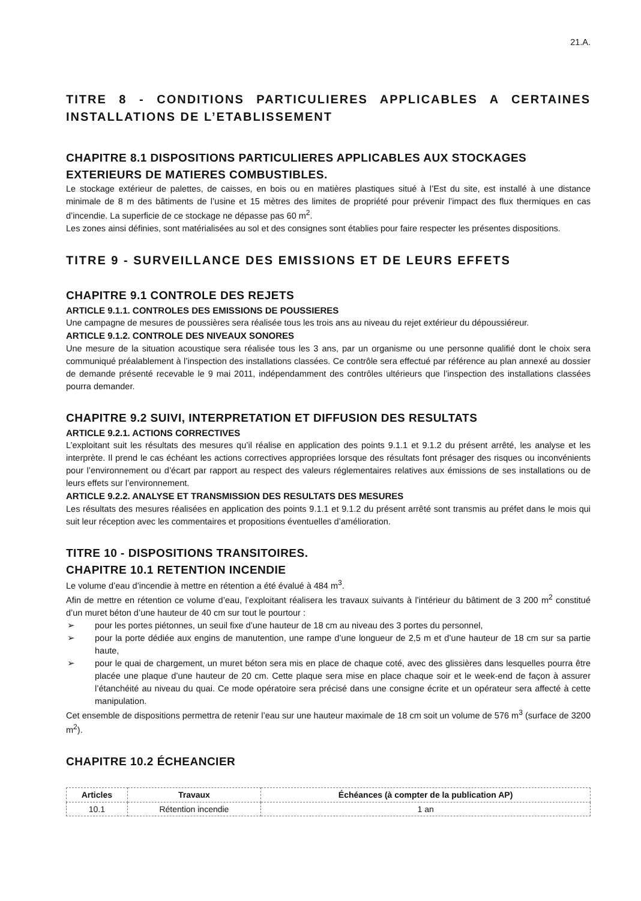21.A.
TITRE 8 - CONDITIONS PARTICULIERES APPLICABLES A CERTAINES INSTALLATIONS DE L’ETABLISSEMENT
CHAPITRE 8.1 DISPOSITIONS PARTICULIERES APPLICABLES AUX STOCKAGES EXTERIEURS DE MATIERES COMBUSTIBLES.
Le stockage extérieur de palettes, de caisses, en bois ou en matières plastiques situé à l’Est du site, est installé à une distance minimale de 8 m des bâtiments de l’usine et 15 mètres des limites de propriété pour prévenir l’impact des flux thermiques en cas d’incendie. La superficie de ce stockage ne dépasse pas 60 m<sup>2</sup>.
Les zones ainsi définies, sont matérialisées au sol et des consignes sont établies pour faire respecter les présentes dispositions.
TITRE 9 - SURVEILLANCE DES EMISSIONS ET DE LEURS EFFETS
CHAPITRE 9.1 CONTROLE DES REJETS
ARTICLE 9.1.1. CONTROLES DES EMISSIONS DE POUSSIERES
Une campagne de mesures de poussières sera réalisée tous les trois ans au niveau du rejet extérieur du dépoussiéreur.
ARTICLE 9.1.2. CONTROLE DES NIVEAUX SONORES
Une mesure de la situation acoustique sera réalisée tous les 3 ans, par un organisme ou une personne qualifié dont le choix sera communiqué préalablement à l’inspection des installations classées. Ce contrôle sera effectué par référence au plan annexé au dossier de demande présenté recevable le 9 mai 2011, indépendamment des contrôles ultérieurs que l’inspection des installations classées pourra demander.
CHAPITRE 9.2 SUIVI, INTERPRETATION ET DIFFUSION DES RESULTATS
ARTICLE 9.2.1. ACTIONS CORRECTIVES
L’exploitant suit les résultats des mesures qu’il réalise en application des points 9.1.1 et 9.1.2 du présent arrêté, les analyse et les interprète. Il prend le cas échéant les actions correctives appropriées lorsque des résultats font présager des risques ou inconvénients pour l’environnement ou d’écart par rapport au respect des valeurs réglementaires relatives aux émissions de ses installations ou de leurs effets sur l’environnement.
ARTICLE 9.2.2. ANALYSE ET TRANSMISSION DES RESULTATS DES MESURES
Les résultats des mesures réalisées en application des points 9.1.1 et 9.1.2 du présent arrêté sont transmis au préfet dans le mois qui suit leur réception avec les commentaires et propositions éventuelles d’amélioration.
TITRE 10 - DISPOSITIONS TRANSITOIRES.
CHAPITRE 10.1 RETENTION INCENDIE
Le volume d’eau d’incendie à mettre en rétention a été évalué à 484 m<sup>3</sup>.
Afin de mettre en rétention ce volume d’eau, l’exploitant réalisera les travaux suivants à l’intérieur du bâtiment de 3 200 m<sup>2</sup> constitué d’un muret béton d’une hauteur de 40 cm sur tout le pourtour :
➢ pour les portes piétonnes, un seuil fixe d’une hauteur de 18 cm au niveau des 3 portes du personnel,
➢ pour la porte dédiée aux engins de manutention, une rampe d’une longueur de 2,5 m et d’une hauteur de 18 cm sur sa partie haute,
➢ pour le quai de chargement, un muret béton sera mis en place de chaque coté, avec des glissières dans lesquelles pourra être placée une plaque d’une hauteur de 20 cm. Cette plaque sera mise en place chaque soir et le week-end de façon à assurer l’étanchéité au niveau du quai. Ce mode opératoire sera précisé dans une consigne écrite et un opérateur sera affecté à cette manipulation.
Cet ensemble de dispositions permettra de retenir l’eau sur une hauteur maximale de 18 cm soit un volume de 576 m<sup>3</sup> (surface de 3200 m<sup>2</sup>).
CHAPITRE 10.2 ÉCHEANCIER
| Articles | Travaux | Échéances (à compter de la publication AP) |
| --- | --- | --- |
| 10.1 | Rétention incendie | 1 an |